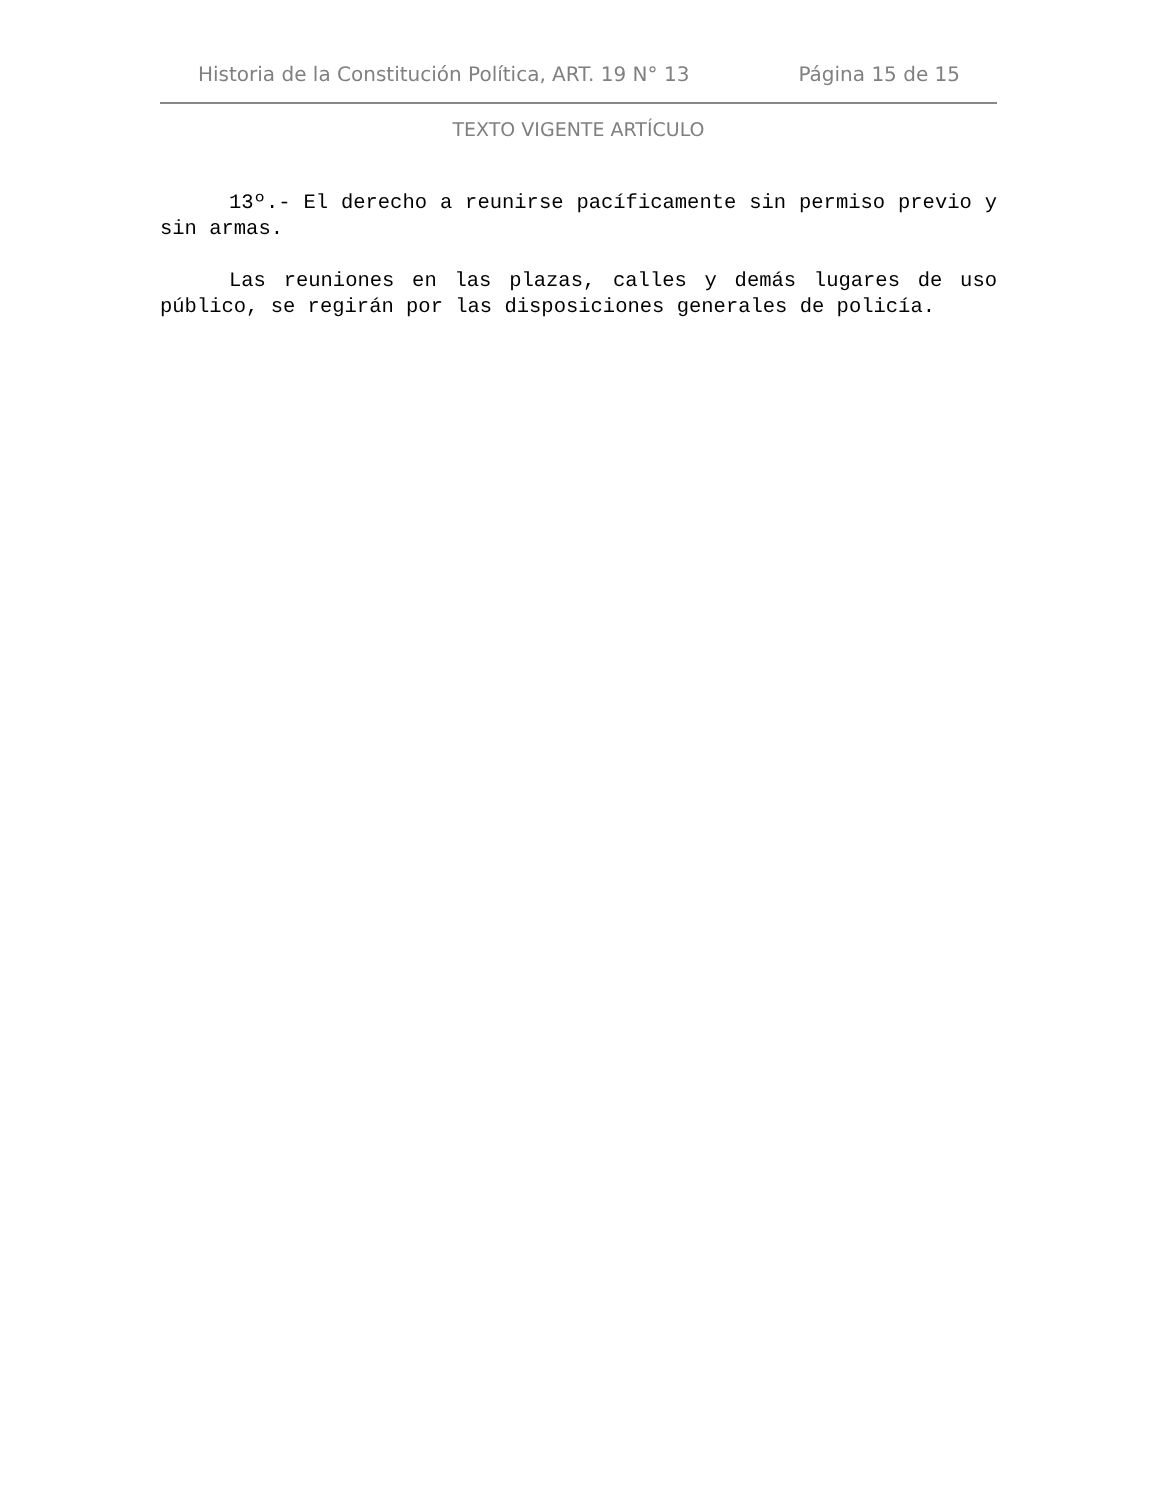Historia de la Constitución Política, ART. 19 N° 13 Página 15 de 15
TEXTO VIGENTE ARTÍCULO
13º.- El derecho a reunirse pacíficamente sin permiso previo y sin armas.
Las reuniones en las plazas, calles y demás lugares de uso público, se regirán por las disposiciones generales de policía.